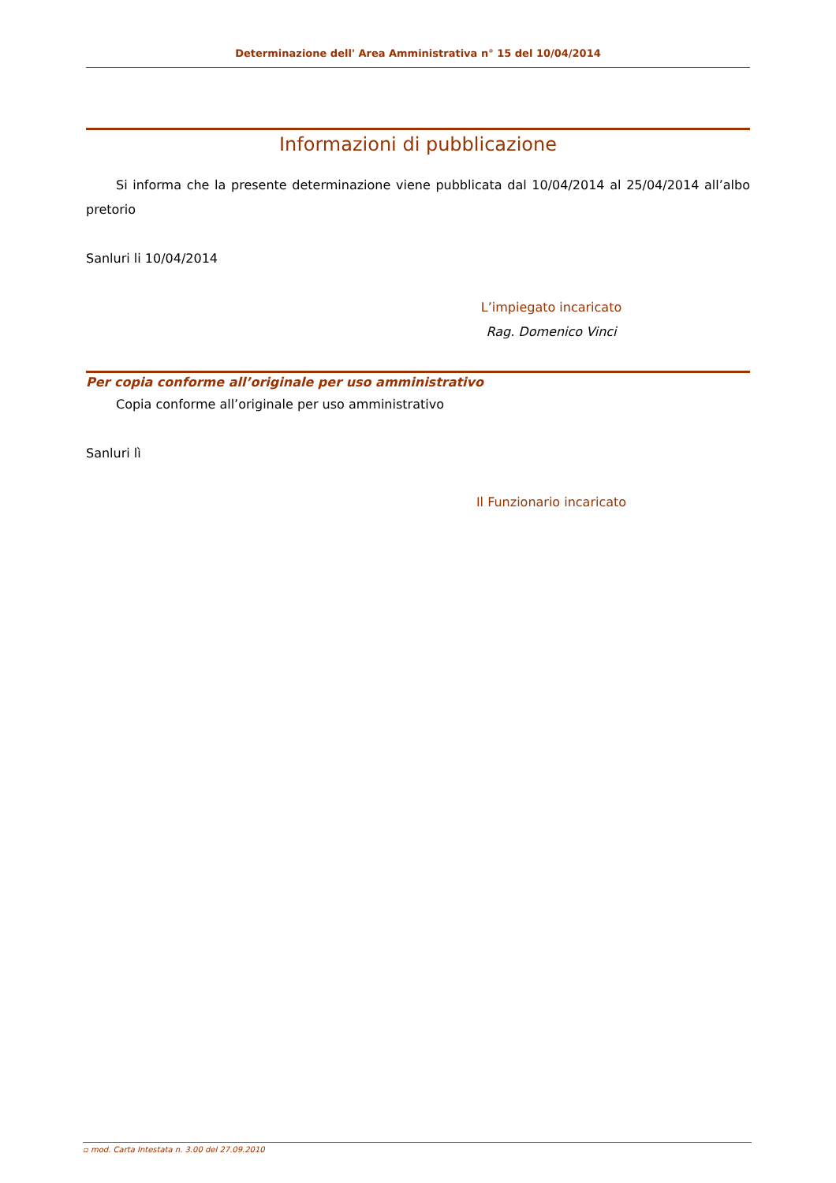Determinazione dell' Area Amministrativa n° 15 del 10/04/2014
Informazioni di pubblicazione
Si informa che la presente determinazione viene pubblicata dal 10/04/2014 al 25/04/2014 all’albo pretorio
Sanluri li 10/04/2014
L’impiegato incaricato
Rag. Domenico Vinci
Per copia conforme all’originale per uso amministrativo
Copia conforme all’originale per uso amministrativo
Sanluri lì
Il Funzionario incaricato
▫ mod. Carta Intestata n. 3.00 del 27.09.2010